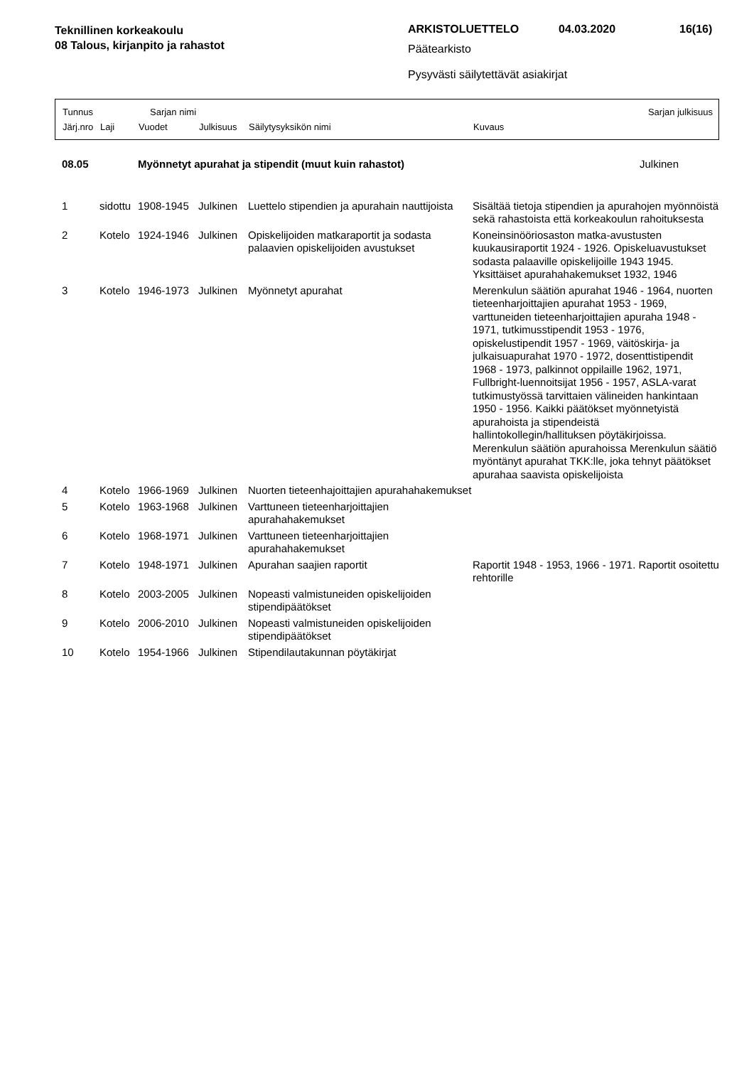Teknillinen korkeakoulu
08 Talous, kirjanpito ja rahastot
ARKISTOLUETTELO 04.03.2020 16(16)
Päätearkisto
Pysyvästi säilytettävät asiakirjat
Tunnus Sarjan nimi Sarjan julkisuus
Järj.nro Laji Vuodet Julkisuus Säilytysyksikön nimi Kuvaus
| 08.05 | | Myönnetyt apurahat ja stipendit (muut kuin rahastot) | | | Julkinen |
| 1 | sidottu | 1908-1945 | Julkinen | Luettelo stipendien ja apurahain nauttijoista | Sisältää tietoja stipendien ja apurahojen myönnöistä sekä rahastoista että korkeakoulun rahoituksesta |
| 2 | Kotelo | 1924-1946 | Julkinen | Opiskelijoiden matkaraportit ja sodasta palaavien opiskelijoiden avustukset | Koneinsinööriosaston matka-avustusten kuukausiraportit 1924 - 1926. Opiskeluavustukset sodasta palaaville opiskelijoille 1943 1945. Yksittäiset apurahahakemukset 1932, 1946 |
| 3 | Kotelo | 1946-1973 | Julkinen | Myönnetyt apurahat | Merenkulun säätiön apurahat 1946 - 1964, nuorten tieteenharjoittajien apurahat 1953 - 1969, varttuneiden tieteenharjoittajien apuraha 1948 - 1971, tutkimusstipendit 1953 - 1976, opiskelustipendit 1957 - 1969, väitöskirja- ja julkaisuapurahat 1970 - 1972, dosenttistipendit 1968 - 1973, palkinnot oppilaille 1962, 1971, Fullbright-luennoitsijat 1956 - 1957, ASLA-varat tutkimustyössä tarvittaien välineiden hankintaan 1950 - 1956. Kaikki päätökset myönnetyistä apurahoista ja stipendeistä hallintokollegin/hallituksen pöytäkirjoissa. Merenkulun säätiön apurahoissa Merenkulun säätiö myöntänyt apurahat TKK:lle, joka tehnyt päätökset apurahaa saavista opiskelijoista |
| 4 | Kotelo | 1966-1969 | Julkinen | Nuorten tieteenhajoittajien apurahahakemukset | |
| 5 | Kotelo | 1963-1968 | Julkinen | Varttuneen tieteenharjoittajien apurahahakemukset | |
| 6 | Kotelo | 1968-1971 | Julkinen | Varttuneen tieteenharjoittajien apurahahakemukset | |
| 7 | Kotelo | 1948-1971 | Julkinen | Apurahan saajien raportit | Raportit 1948 - 1953, 1966 - 1971. Raportit osoitettu rehtorille |
| 8 | Kotelo | 2003-2005 | Julkinen | Nopeasti valmistuneiden opiskelijoiden stipendipäätökset | |
| 9 | Kotelo | 2006-2010 | Julkinen | Nopeasti valmistuneiden opiskelijoiden stipendipäätökset | |
| 10 | Kotelo | 1954-1966 | Julkinen | Stipendilautakunnan pöytäkirjat | |